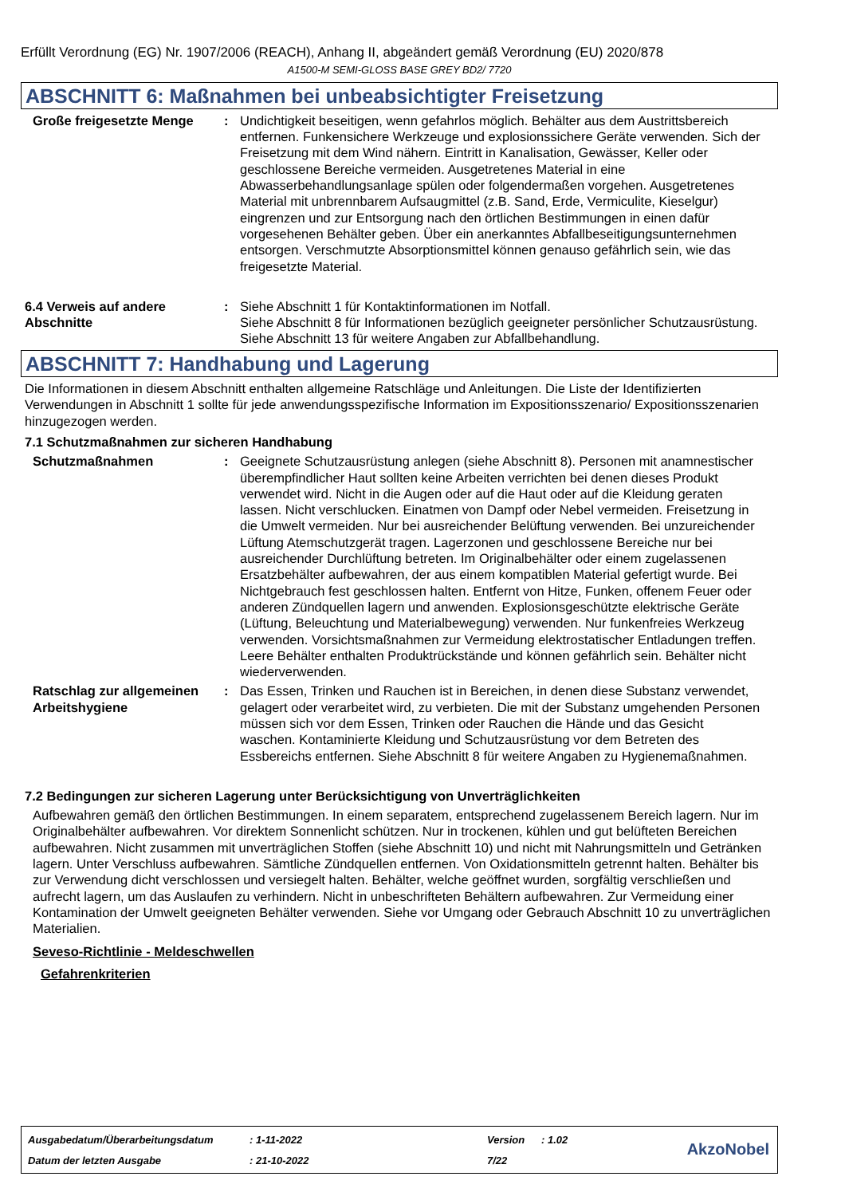Erfüllt Verordnung (EG) Nr. 1907/2006 (REACH), Anhang II, abgeändert gemäß Verordnung (EU) 2020/878
A1500-M SEMI-GLOSS BASE GREY BD2/ 7720
ABSCHNITT 6: Maßnahmen bei unbeabsichtigter Freisetzung
Große freigesetzte Menge : Undichtigkeit beseitigen, wenn gefahrlos möglich. Behälter aus dem Austrittsbereich entfernen. Funkensichere Werkzeuge und explosionssichere Geräte verwenden. Sich der Freisetzung mit dem Wind nähern. Eintritt in Kanalisation, Gewässer, Keller oder geschlossene Bereiche vermeiden. Ausgetretenes Material in eine Abwasserbehandlungsanlage spülen oder folgendermaßen vorgehen. Ausgetretenes Material mit unbrennbarem Aufsaugmittel (z.B. Sand, Erde, Vermiculite, Kieselgur) eingrenzen und zur Entsorgung nach den örtlichen Bestimmungen in einen dafür vorgesehenen Behälter geben. Über ein anerkanntes Abfallbeseitigungsunternehmen entsorgen. Verschmutzte Absorptionsmittel können genauso gefährlich sein, wie das freigesetzte Material.
6.4 Verweis auf andere Abschnitte
: Siehe Abschnitt 1 für Kontaktinformationen im Notfall.
Siehe Abschnitt 8 für Informationen bezüglich geeigneter persönlicher Schutzausrüstung.
Siehe Abschnitt 13 für weitere Angaben zur Abfallbehandlung.
ABSCHNITT 7: Handhabung und Lagerung
Die Informationen in diesem Abschnitt enthalten allgemeine Ratschläge und Anleitungen. Die Liste der Identifizierten Verwendungen in Abschnitt 1 sollte für jede anwendungsspezifische Information im Expositionsszenario/ Expositionsszenarien hinzugezogen werden.
7.1 Schutzmaßnahmen zur sicheren Handhabung
Schutzmaßnahmen : Geeignete Schutzausrüstung anlegen (siehe Abschnitt 8). Personen mit anamnestischer überempfindlicher Haut sollten keine Arbeiten verrichten bei denen dieses Produkt verwendet wird. Nicht in die Augen oder auf die Haut oder auf die Kleidung geraten lassen. Nicht verschlucken. Einatmen von Dampf oder Nebel vermeiden. Freisetzung in die Umwelt vermeiden. Nur bei ausreichender Belüftung verwenden. Bei unzureichender Lüftung Atemschutzgerät tragen. Lagerzonen und geschlossene Bereiche nur bei ausreichender Durchlüftung betreten. Im Originalbehälter oder einem zugelassenen Ersatzbehälter aufbewahren, der aus einem kompatiblen Material gefertigt wurde. Bei Nichtgebrauch fest geschlossen halten. Entfernt von Hitze, Funken, offenem Feuer oder anderen Zündquellen lagern und anwenden. Explosionsgeschützte elektrische Geräte (Lüftung, Beleuchtung und Materialbewegung) verwenden. Nur funkenfreies Werkzeug verwenden. Vorsichtsmaßnahmen zur Vermeidung elektrostatischer Entladungen treffen. Leere Behälter enthalten Produktrückstände und können gefährlich sein. Behälter nicht wiederverwenden.
Ratschlag zur allgemeinen Arbeitshygiene
: Das Essen, Trinken und Rauchen ist in Bereichen, in denen diese Substanz verwendet, gelagert oder verarbeitet wird, zu verbieten. Die mit der Substanz umgehenden Personen müssen sich vor dem Essen, Trinken oder Rauchen die Hände und das Gesicht waschen. Kontaminierte Kleidung und Schutzausrüstung vor dem Betreten des Essbereichs entfernen. Siehe Abschnitt 8 für weitere Angaben zu Hygienemaßnahmen.
7.2 Bedingungen zur sicheren Lagerung unter Berücksichtigung von Unverträglichkeiten
Aufbewahren gemäß den örtlichen Bestimmungen. In einem separatem, entsprechend zugelassenem Bereich lagern. Nur im Originalbehälter aufbewahren. Vor direktem Sonnenlicht schützen. Nur in trockenen, kühlen und gut belüfteten Bereichen aufbewahren. Nicht zusammen mit unverträglichen Stoffen (siehe Abschnitt 10) und nicht mit Nahrungsmitteln und Getränken lagern. Unter Verschluss aufbewahren. Sämtliche Zündquellen entfernen. Von Oxidationsmitteln getrennt halten. Behälter bis zur Verwendung dicht verschlossen und versiegelt halten. Behälter, welche geöffnet wurden, sorgfältig verschließen und aufrecht lagern, um das Auslaufen zu verhindern. Nicht in unbeschrifteten Behältern aufbewahren. Zur Vermeidung einer Kontamination der Umwelt geeigneten Behälter verwenden. Siehe vor Umgang oder Gebrauch Abschnitt 10 zu unverträglichen Materialien.
Seveso-Richtlinie - Meldeschwellen
Gefahrenkriterien
| Ausgabedatum/Überarbeitungsdatum | : 1-11-2022 | Version | : 1.02 |
| Datum der letzten Ausgabe | : 21-10-2022 | 7/22 | |
AkzoNobel